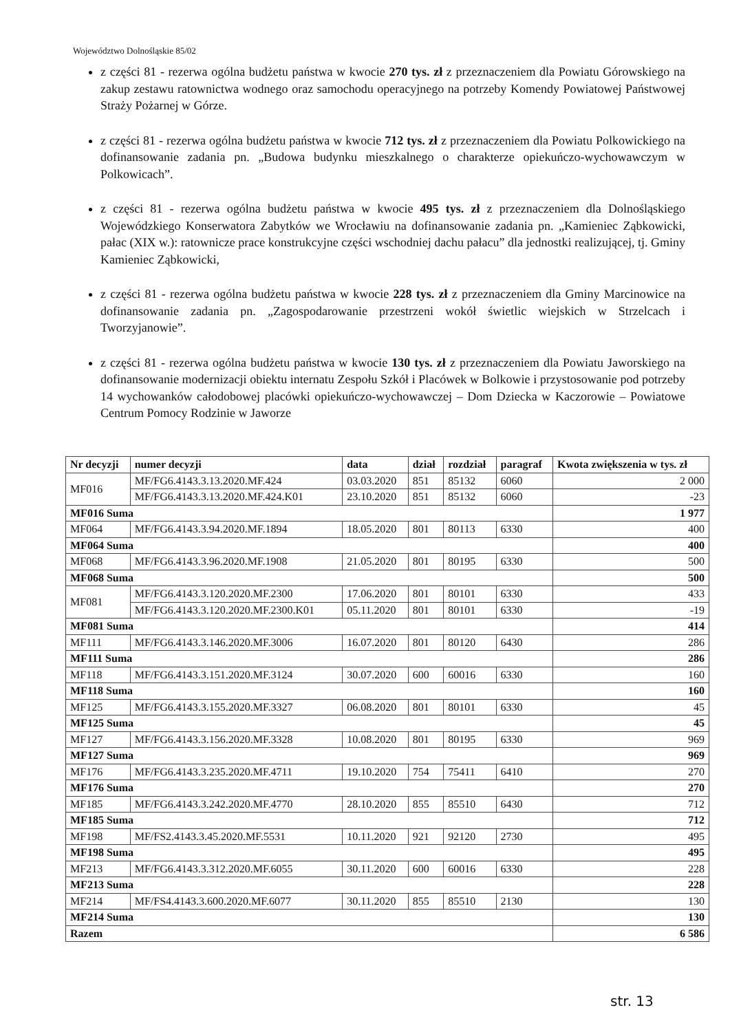Województwo Dolnośląskie 85/02
z części 81 - rezerwa ogólna budżetu państwa w kwocie 270 tys. zł z przeznaczeniem dla Powiatu Górowskiego na zakup zestawu ratownictwa wodnego oraz samochodu operacyjnego na potrzeby Komendy Powiatowej Państwowej Straży Pożarnej w Górze.
z części 81 - rezerwa ogólna budżetu państwa w kwocie 712 tys. zł z przeznaczeniem dla Powiatu Polkowickiego na dofinansowanie zadania pn. „Budowa budynku mieszkalnego o charakterze opiekuńczo-wychowawczym w Polkowicach”.
z części 81 - rezerwa ogólna budżetu państwa w kwocie 495 tys. zł z przeznaczeniem dla Dolnośląskiego Wojewódzkiego Konserwatora Zabytków we Wrocławiu na dofinansowanie zadania pn. „Kamieniec Ząbkowicki, pałac (XIX w.): ratownicze prace konstrukcyjne części wschodniej dachu pałacu” dla jednostki realizującej, tj. Gminy Kamieniec Ząbkowicki,
z części 81 - rezerwa ogólna budżetu państwa w kwocie 228 tys. zł z przeznaczeniem dla Gminy Marcinowice na dofinansowanie zadania pn. „Zagospodarowanie przestrzeni wokół świetlic wiejskich w Strzelcach i Tworzyjanowie”.
z części 81 - rezerwa ogólna budżetu państwa w kwocie 130 tys. zł z przeznaczeniem dla Powiatu Jaworskiego na dofinansowanie modernizacji obiektu internatu Zespołu Szkół i Placówek w Bolkowie i przystosowanie pod potrzeby 14 wychowanków całodobowej placówki opiekuńczo-wychowawczej – Dom Dziecka w Kaczorowie – Powiatowe Centrum Pomocy Rodzinie w Jaworze
| Nr decyzji | numer decyzji | data | dział | rozdział | paragraf | Kwota zwiększenia w tys. zł |
| --- | --- | --- | --- | --- | --- | --- |
| MF016 | MF/FG6.4143.3.13.2020.MF.424 | 03.03.2020 | 851 | 85132 | 6060 | 2 000 |
| | MF/FG6.4143.3.13.2020.MF.424.K01 | 23.10.2020 | 851 | 85132 | 6060 | -23 |
| MF016 Suma | | | | | | 1 977 |
| MF064 | MF/FG6.4143.3.94.2020.MF.1894 | 18.05.2020 | 801 | 80113 | 6330 | 400 |
| MF064 Suma | | | | | | 400 |
| MF068 | MF/FG6.4143.3.96.2020.MF.1908 | 21.05.2020 | 801 | 80195 | 6330 | 500 |
| MF068 Suma | | | | | | 500 |
| MF081 | MF/FG6.4143.3.120.2020.MF.2300 | 17.06.2020 | 801 | 80101 | 6330 | 433 |
| | MF/FG6.4143.3.120.2020.MF.2300.K01 | 05.11.2020 | 801 | 80101 | 6330 | -19 |
| MF081 Suma | | | | | | 414 |
| MF111 | MF/FG6.4143.3.146.2020.MF.3006 | 16.07.2020 | 801 | 80120 | 6430 | 286 |
| MF111 Suma | | | | | | 286 |
| MF118 | MF/FG6.4143.3.151.2020.MF.3124 | 30.07.2020 | 600 | 60016 | 6330 | 160 |
| MF118 Suma | | | | | | 160 |
| MF125 | MF/FG6.4143.3.155.2020.MF.3327 | 06.08.2020 | 801 | 80101 | 6330 | 45 |
| MF125 Suma | | | | | | 45 |
| MF127 | MF/FG6.4143.3.156.2020.MF.3328 | 10.08.2020 | 801 | 80195 | 6330 | 969 |
| MF127 Suma | | | | | | 969 |
| MF176 | MF/FG6.4143.3.235.2020.MF.4711 | 19.10.2020 | 754 | 75411 | 6410 | 270 |
| MF176 Suma | | | | | | 270 |
| MF185 | MF/FG6.4143.3.242.2020.MF.4770 | 28.10.2020 | 855 | 85510 | 6430 | 712 |
| MF185 Suma | | | | | | 712 |
| MF198 | MF/FS2.4143.3.45.2020.MF.5531 | 10.11.2020 | 921 | 92120 | 2730 | 495 |
| MF198 Suma | | | | | | 495 |
| MF213 | MF/FG6.4143.3.312.2020.MF.6055 | 30.11.2020 | 600 | 60016 | 6330 | 228 |
| MF213 Suma | | | | | | 228 |
| MF214 | MF/FS4.4143.3.600.2020.MF.6077 | 30.11.2020 | 855 | 85510 | 2130 | 130 |
| MF214 Suma | | | | | | 130 |
| Razem | | | | | | 6 586 |
str. 13